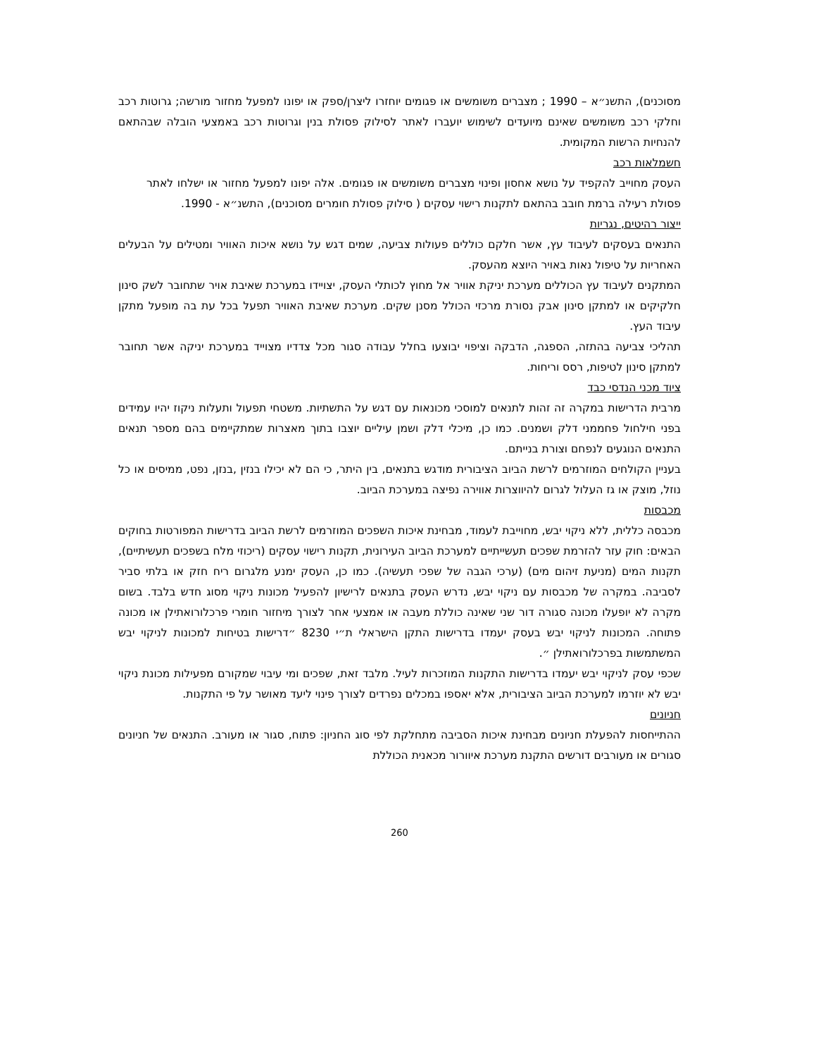מסוכנים), התשנ״א – 1990 ; מצברים משומשים או פגומים יוחזרו ליצרן/ספק או יפונו למפעל מחזור מורשה; גרוטות רכב וחלקי רכב משומשים שאינם מיועדים לשימוש יועברו לאתר לסילוק פסולת בנין וגרוטות רכב באמצעי הובלה שבהתאם להנחיות הרשות המקומית.
חשמלאות רכב
העסק מחוייב להקפיד על נושא אחסון ופינוי מצברים משומשים או פגומים. אלה יפונו למפעל מחזור או ישלחו לאתר פסולת רעילה ברמת חובב בהתאם לתקנות רישוי עסקים ( סילוק פסולת חומרים מסוכנים), התשנ״א - 1990.
ייצור רהיטים, נגריות
התנאים בעסקים לעיבוד עץ, אשר חלקם כוללים פעולות צביעה, שמים דגש על נושא איכות האוויר ומטילים על הבעלים האחריות על טיפול נאות באויר היוצא מהעסק.
המתקנים לעיבוד עץ הכוללים מערכת יניקת אוויר אל מחוץ לכותלי העסק, יצויידו במערכת שאיבת אויר שתחובר לשק סינון חלקיקים או למתקן סינון אבק נסורת מרכזי הכולל מסנן שקים. מערכת שאיבת האוויר תפעל בכל עת בה מופעל מתקן עיבוד העץ.
תהליכי צביעה בהתזה, הספגה, הדבקה וציפוי יבוצעו בחלל עבודה סגור מכל צדדיו מצוייד במערכת יניקה אשר תחובר למתקן סינון לטיפות, רסס וריחות.
ציוד מכני הנדסי כבד
מרבית הדרישות במקרה זה זהות לתנאים למוסכי מכונאות עם דגש על התשתיות. משטחי תפעול ותעלות ניקוז יהיו עמידים בפני חילחול פחממני דלק ושמנים. כמו כן, מיכלי דלק ושמן עיליים יוצבו בתוך מאצרות שמתקיימים בהם מספר תנאים התנאים הנוגעים לנפחם וצורת בנייתם.
בעניין הקולחים המוזרמים לרשת הביוב הציבורית מודגש בתנאים, בין היתר, כי הם לא יכילו בנזין ,בנזן, נפט, ממיסים או כל נוזל, מוצק או גז העלול לגרום להיווצרות אווירה נפיצה במערכת הביוב.
מכבסות
מכבסה כללית, ללא ניקוי יבש, מחוייבת לעמוד, מבחינת איכות השפכים המוזרמים לרשת הביוב בדרישות המפורטות בחוקים הבאים: חוק עזר להזרמת שפכים תעשייתיים למערכת הביוב העירונית, תקנות רישוי עסקים (ריכוזי מלח בשפכים תעשיתיים), תקנות המים (מניעת זיהום מים) (ערכי הגבה של שפכי תעשיה). כמו כן, העסק ימנע מלגרום ריח חזק או בלתי סביר לסביבה. במקרה של מכבסות עם ניקוי יבש, נדרש העסק בתנאים לרישיון להפעיל מכונות ניקוי מסוג חדש בלבד. בשום מקרה לא יופעלו מכונה סגורה דור שני שאינה כוללת מעבה או אמצעי אחר לצורך מיחזור חומרי פרכלורואתילן או מכונה פתוחה. המכונות לניקוי יבש בעסק יעמדו בדרישות התקן הישראלי ת״י 8230 ״דרישות בטיחות למכונות לניקוי יבש המשתמשות בפרכלורואתילן ״.
שכפי עסק לניקוי יבש יעמדו בדרישות התקנות המוזכרות לעיל. מלבד זאת, שפכים ומי עיבוי שמקורם מפעילות מכונת ניקוי יבש לא יוזרמו למערכת הביוב הציבורית, אלא יאספו במכלים נפרדים לצורך פינוי ליעד מאושר על פי התקנות.
חניונים
ההתייחסות להפעלת חניונים מבחינת איכות הסביבה מתחלקת לפי סוג החניון: פתוח, סגור או מעורב. התנאים של חניונים סגורים או מעורבים דורשים התקנת מערכת איוורור מכאנית הכוללת
260